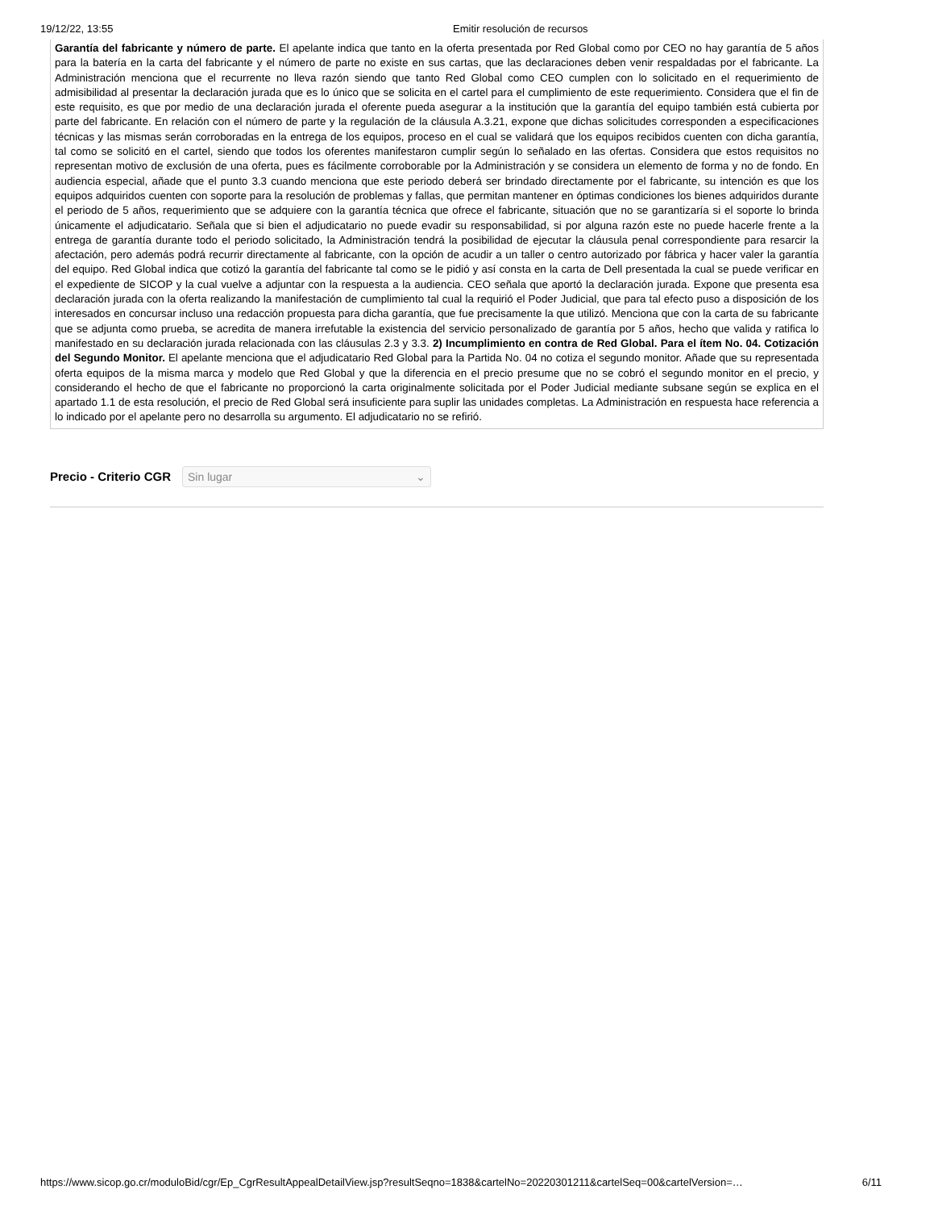19/12/22, 13:55 Emitir resolución de recursos
Garantía del fabricante y número de parte. El apelante indica que tanto en la oferta presentada por Red Global como por CEO no hay garantía de 5 años para la batería en la carta del fabricante y el número de parte no existe en sus cartas, que las declaraciones deben venir respaldadas por el fabricante. La Administración menciona que el recurrente no lleva razón siendo que tanto Red Global como CEO cumplen con lo solicitado en el requerimiento de admisibilidad al presentar la declaración jurada que es lo único que se solicita en el cartel para el cumplimiento de este requerimiento. Considera que el fin de este requisito, es que por medio de una declaración jurada el oferente pueda asegurar a la institución que la garantía del equipo también está cubierta por parte del fabricante. En relación con el número de parte y la regulación de la cláusula A.3.21, expone que dichas solicitudes corresponden a especificaciones técnicas y las mismas serán corroboradas en la entrega de los equipos, proceso en el cual se validará que los equipos recibidos cuenten con dicha garantía, tal como se solicitó en el cartel, siendo que todos los oferentes manifestaron cumplir según lo señalado en las ofertas. Considera que estos requisitos no representan motivo de exclusión de una oferta, pues es fácilmente corroborable por la Administración y se considera un elemento de forma y no de fondo. En audiencia especial, añade que el punto 3.3 cuando menciona que este periodo deberá ser brindado directamente por el fabricante, su intención es que los equipos adquiridos cuenten con soporte para la resolución de problemas y fallas, que permitan mantener en óptimas condiciones los bienes adquiridos durante el periodo de 5 años, requerimiento que se adquiere con la garantía técnica que ofrece el fabricante, situación que no se garantizaría si el soporte lo brinda únicamente el adjudicatario. Señala que si bien el adjudicatario no puede evadir su responsabilidad, si por alguna razón este no puede hacerle frente a la entrega de garantía durante todo el periodo solicitado, la Administración tendrá la posibilidad de ejecutar la cláusula penal correspondiente para resarcir la afectación, pero además podrá recurrir directamente al fabricante, con la opción de acudir a un taller o centro autorizado por fábrica y hacer valer la garantía del equipo. Red Global indica que cotizó la garantía del fabricante tal como se le pidió y así consta en la carta de Dell presentada la cual se puede verificar en el expediente de SICOP y la cual vuelve a adjuntar con la respuesta a la audiencia. CEO señala que aportó la declaración jurada. Expone que presenta esa declaración jurada con la oferta realizando la manifestación de cumplimiento tal cual la requirió el Poder Judicial, que para tal efecto puso a disposición de los interesados en concursar incluso una redacción propuesta para dicha garantía, que fue precisamente la que utilizó. Menciona que con la carta de su fabricante que se adjunta como prueba, se acredita de manera irrefutable la existencia del servicio personalizado de garantía por 5 años, hecho que valida y ratifica lo manifestado en su declaración jurada relacionada con las cláusulas 2.3 y 3.3. 2) Incumplimiento en contra de Red Global. Para el ítem No. 04. Cotización del Segundo Monitor. El apelante menciona que el adjudicatario Red Global para la Partida No. 04 no cotiza el segundo monitor. Añade que su representada oferta equipos de la misma marca y modelo que Red Global y que la diferencia en el precio presume que no se cobró el segundo monitor en el precio, y considerando el hecho de que el fabricante no proporcionó la carta originalmente solicitada por el Poder Judicial mediante subsane según se explica en el apartado 1.1 de esta resolución, el precio de Red Global será insuficiente para suplir las unidades completas. La Administración en respuesta hace referencia a lo indicado por el apelante pero no desarrolla su argumento. El adjudicatario no se refirió.
Precio - Criterio CGR
Sin lugar ⌄
https://www.sicop.go.cr/moduloBid/cgr/Ep_CgrResultAppealDetailView.jsp?resultSeqno=1838&cartelNo=20220301211&cartelSeq=00&cartelVersion=… 6/11